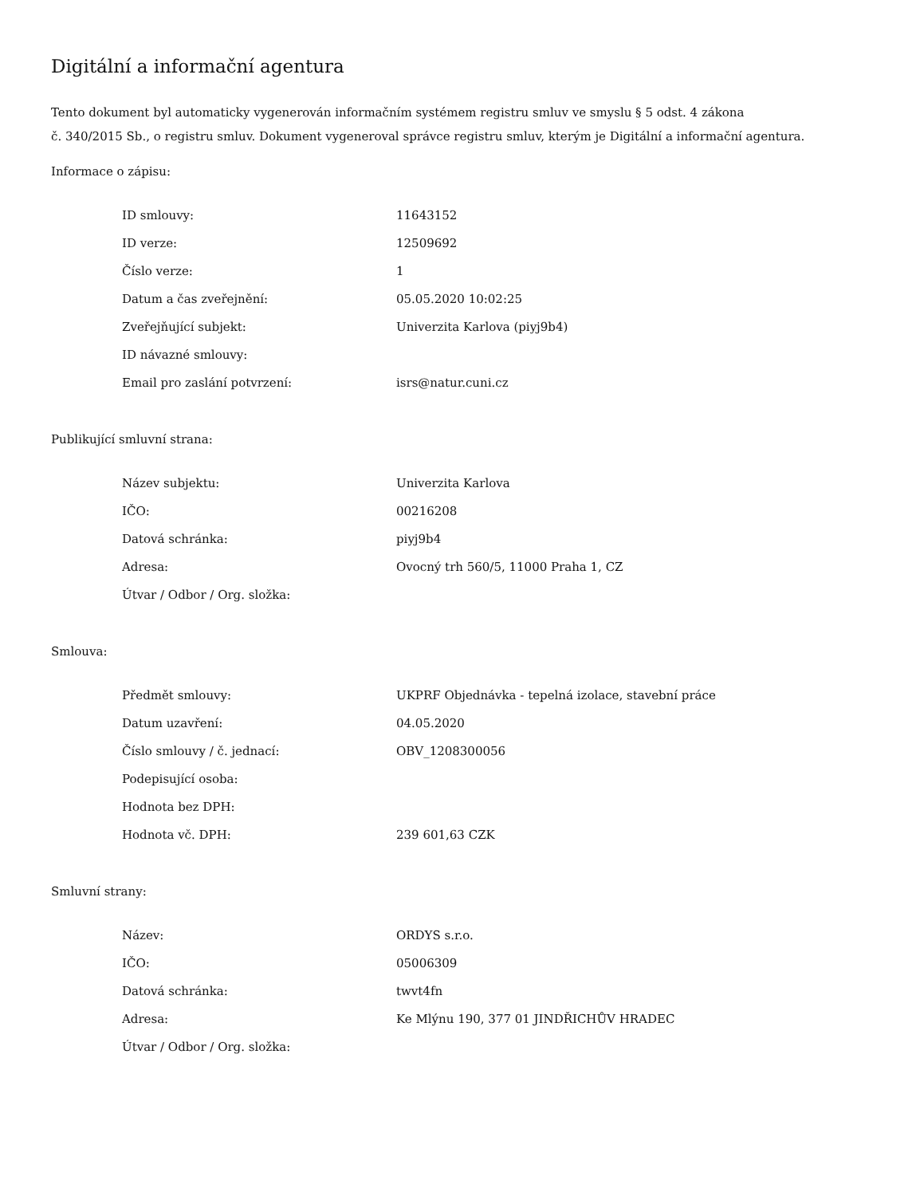Digitální a informační agentura
Tento dokument byl automaticky vygenerován informačním systémem registru smluv ve smyslu § 5 odst. 4 zákona
č. 340/2015 Sb., o registru smluv. Dokument vygeneroval správce registru smluv, kterým je Digitální a informační agentura.
Informace o zápisu:
| ID smlouvy: | 11643152 |
| ID verze: | 12509692 |
| Číslo verze: | 1 |
| Datum a čas zveřejnění: | 05.05.2020 10:02:25 |
| Zveřejňující subjekt: | Univerzita Karlova (piyj9b4) |
| ID návazné smlouvy: | |
| Email pro zaslání potvrzení: | isrs@natur.cuni.cz |
Publikující smluvní strana:
| Název subjektu: | Univerzita Karlova |
| IČO: | 00216208 |
| Datová schránka: | piyj9b4 |
| Adresa: | Ovocný trh 560/5, 11000 Praha 1, CZ |
| Útvar / Odbor / Org. složka: | |
Smlouva:
| Předmět smlouvy: | UKPRF Objednávka - tepelná izolace, stavební práce |
| Datum uzavření: | 04.05.2020 |
| Číslo smlouvy / č. jednací: | OBV_1208300056 |
| Podepisující osoba: | |
| Hodnota bez DPH: | |
| Hodnota vč. DPH: | 239 601,63 CZK |
Smluvní strany:
| Název: | ORDYS s.r.o. |
| IČO: | 05006309 |
| Datová schránka: | twvt4fn |
| Adresa: | Ke Mlýnu 190, 377 01 JINDŘICHŮV HRADEC |
| Útvar / Odbor / Org. složka: | |